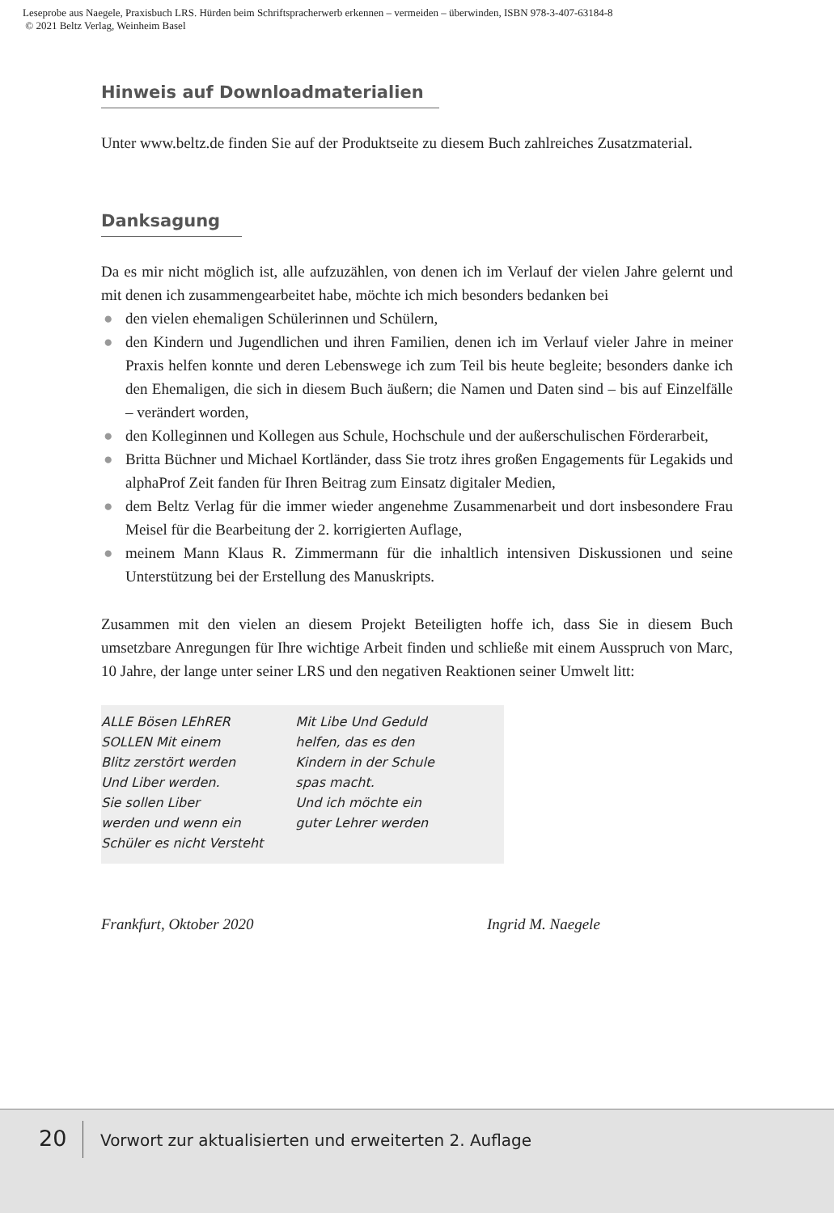Leseprobe aus Naegele, Praxisbuch LRS. Hürden beim Schriftspracherwerb erkennen – vermeiden – überwinden, ISBN 978-3-407-63184-8
© 2021 Beltz Verlag, Weinheim Basel
Hinweis auf Downloadmaterialien
Unter www.beltz.de finden Sie auf der Produktseite zu diesem Buch zahlreiches Zusatzmaterial.
Danksagung
Da es mir nicht möglich ist, alle aufzuzählen, von denen ich im Verlauf der vielen Jahre gelernt und mit denen ich zusammengearbeitet habe, möchte ich mich besonders bedanken bei
● den vielen ehemaligen Schülerinnen und Schülern,
● den Kindern und Jugendlichen und ihren Familien, denen ich im Verlauf vieler Jahre in meiner Praxis helfen konnte und deren Lebenswege ich zum Teil bis heute begleite; besonders danke ich den Ehemaligen, die sich in diesem Buch äußern; die Namen und Daten sind – bis auf Einzelfälle – verändert worden,
● den Kolleginnen und Kollegen aus Schule, Hochschule und der außerschulischen Förderarbeit,
● Britta Büchner und Michael Kortländer, dass Sie trotz ihres großen Engagements für Legakids und alphaProf Zeit fanden für Ihren Beitrag zum Einsatz digitaler Medien,
● dem Beltz Verlag für die immer wieder angenehme Zusammenarbeit und dort insbesondere Frau Meisel für die Bearbeitung der 2. korrigierten Auflage,
● meinem Mann Klaus R. Zimmermann für die inhaltlich intensiven Diskussionen und seine Unterstützung bei der Erstellung des Manuskripts.
Zusammen mit den vielen an diesem Projekt Beteiligten hoffe ich, dass Sie in diesem Buch umsetzbare Anregungen für Ihre wichtige Arbeit finden und schließe mit einem Ausspruch von Marc, 10 Jahre, der lange unter seiner LRS und den negativen Reaktionen seiner Umwelt litt:
ALLE Bösen LEhRER
SOLLEN Mit einem
Blitz zerstört werden
Und Liber werden.
Sie sollen Liber
werden und wenn ein
Schüler es nicht Versteht
Mit Libe Und Geduld
helfen, das es den
Kindern in der Schule
spas macht.
Und ich möchte ein
guter Lehrer werden
Frankfurt, Oktober 2020 Ingrid M. Naegele
20 Vorwort zur aktualisierten und erweiterten 2. Auflage